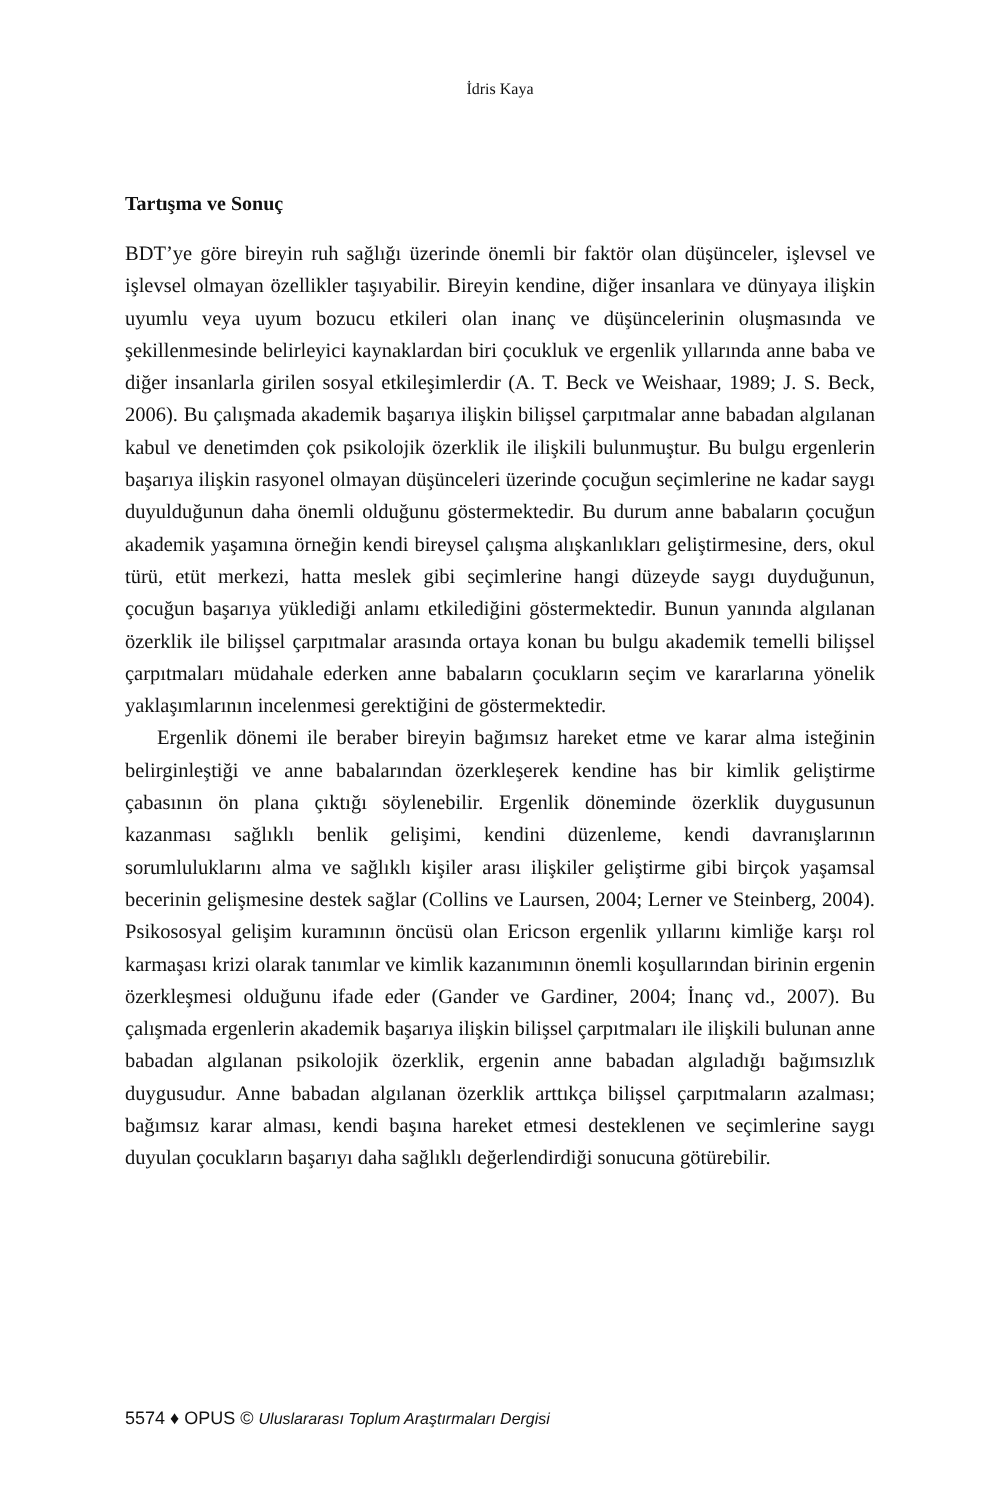İdris Kaya
Tartışma ve Sonuç
BDT’ye göre bireyin ruh sağlığı üzerinde önemli bir faktör olan düşünceler, işlevsel ve işlevsel olmayan özellikler taşıyabilir. Bireyin kendine, diğer insanlara ve dünyaya ilişkin uyumlu veya uyum bozucu etkileri olan inanç ve düşüncelerinin oluşmasında ve şekillenmesinde belirleyici kaynaklardan biri çocukluk ve ergenlik yıllarında anne baba ve diğer insanlarla girilen sosyal etkileşimlerdir (A. T. Beck ve Weishaar, 1989; J. S. Beck, 2006). Bu çalışmada akademik başarıya ilişkin bilişsel çarpıtmalar anne babadan algılanan kabul ve denetimden çok psikolojik özerklik ile ilişkili bulunmuştur. Bu bulgu ergenlerin başarıya ilişkin rasyonel olmayan düşünceleri üzerinde çocuğun seçimlerine ne kadar saygı duyulduğunun daha önemli olduğunu göstermektedir. Bu durum anne babaların çocuğun akademik yaşamına örneğin kendi bireysel çalışma alışkanlıkları geliştirmesine, ders, okul türü, etüt merkezi, hatta meslek gibi seçimlerine hangi düzeyde saygı duyduğunun, çocuğun başarıya yüklediği anlamı etkilediğini göstermektedir. Bunun yanında algılanan özerklik ile bilişsel çarpıtmalar arasında ortaya konan bu bulgu akademik temelli bilişsel çarpıtmaları müdahale ederken anne babaların çocukların seçim ve kararlarına yönelik yaklaşımlarının incelenmesi gerektiğini de göstermektedir.
Ergenlik dönemi ile beraber bireyin bağımsız hareket etme ve karar alma isteğinin belirginleştiği ve anne babalarından özerkleşerek kendine has bir kimlik geliştirme çabasının ön plana çıktığı söylenebilir. Ergenlik döneminde özerklik duygusunun kazanması sağlıklı benlik gelişimi, kendini düzenleme, kendi davranışlarının sorumluluklarını alma ve sağlıklı kişiler arası ilişkiler geliştirme gibi birçok yaşamsal becerinin gelişmesine destek sağlar (Collins ve Laursen, 2004; Lerner ve Steinberg, 2004). Psikososyal gelişim kuramının öncüsü olan Ericson ergenlik yıllarını kimliğe karşı rol karmaşası krizi olarak tanımlar ve kimlik kazanımının önemli koşullarından birinin ergenin özerkleşmesi olduğunu ifade eder (Gander ve Gardiner, 2004; İnanç vd., 2007). Bu çalışmada ergenlerin akademik başarıya ilişkin bilişsel çarpıtmaları ile ilişkili bulunan anne babadan algılanan psikolojik özerklik, ergenin anne babadan algıladığı bağımsızlık duygusudur. Anne babadan algılanan özerklik arttıkça bilişsel çarpıtmaların azalması; bağımsız karar alması, kendi başına hareket etmesi desteklenen ve seçimlerine saygı duyulan çocukların başarıyı daha sağlıklı değerlendirdiği sonucuna götürebilir.
5574 ♦ OPUS © Uluslararası Toplum Araştırmaları Dergisi